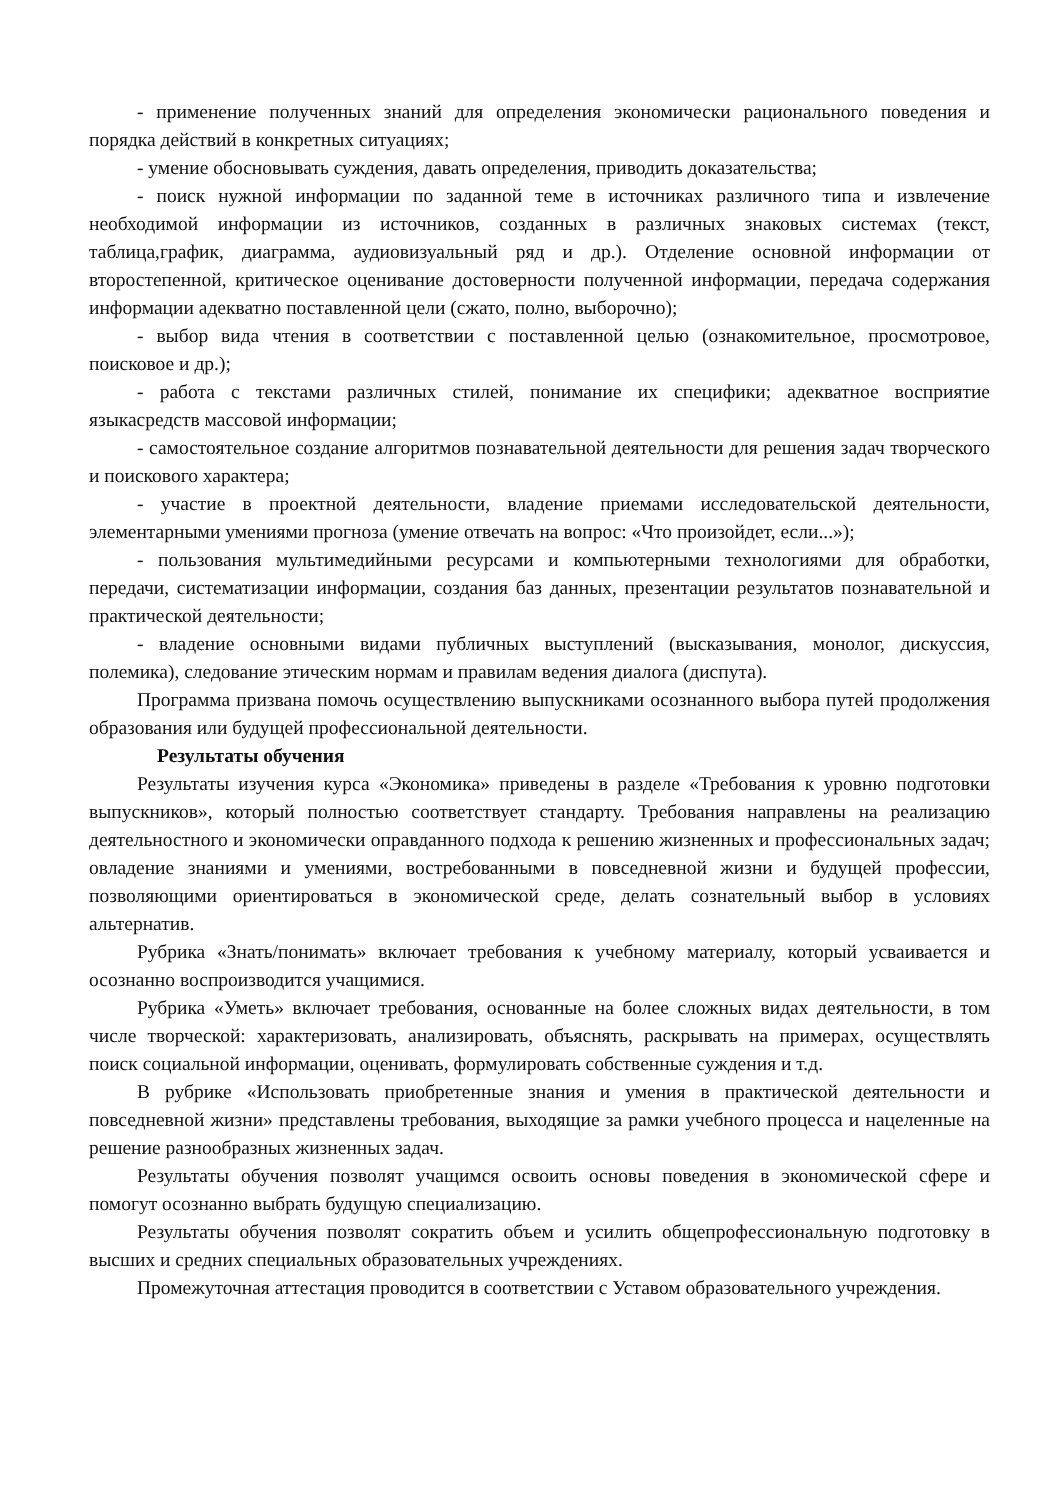- применение полученных знаний для определения экономически рационального поведения и порядка действий в конкретных ситуациях;
- умение обосновывать суждения, давать определения, приводить доказательства;
- поиск нужной информации по заданной теме в источниках различного типа и извлечение необходимой информации из источников, созданных в различных знаковых системах (текст, таблица,график, диаграмма, аудиовизуальный ряд и др.). Отделение основной информации от второстепенной, критическое оценивание достоверности полученной информации, передача содержания информации адекватно поставленной цели (сжато, полно, выборочно);
- выбор вида чтения в соответствии с поставленной целью (ознакомительное, просмотровое, поисковое и др.);
- работа с текстами различных стилей, понимание их специфики; адекватное восприятие языкасредств массовой информации;
- самостоятельное создание алгоритмов познавательной деятельности для решения задач творческого и поискового характера;
- участие в проектной деятельности, владение приемами исследовательской деятельности, элементарными умениями прогноза (умение отвечать на вопрос: «Что произойдет, если...»);
- пользования мультимедийными ресурсами и компьютерными технологиями для обработки, передачи, систематизации информации, создания баз данных, презентации результатов познавательной и практической деятельности;
- владение основными видами публичных выступлений (высказывания, монолог, дискуссия, полемика), следование этическим нормам и правилам ведения диалога (диспута).
Программа призвана помочь осуществлению выпускниками осознанного выбора путей продолжения образования или будущей профессиональной деятельности.
Результаты обучения
Результаты изучения курса «Экономика» приведены в разделе «Требования к уровню подготовки выпускников», который полностью соответствует стандарту. Требования направлены на реализацию деятельностного и экономически оправданного подхода к решению жизненных и профессиональных задач; овладение знаниями и умениями, востребованными в повседневной жизни и будущей профессии, позволяющими ориентироваться в экономической среде, делать сознательный выбор в условиях альтернатив.
Рубрика «Знать/понимать» включает требования к учебному материалу, который усваивается и осознанно воспроизводится учащимися.
Рубрика «Уметь» включает требования, основанные на более сложных видах деятельности, в том числе творческой: характеризовать, анализировать, объяснять, раскрывать на примерах, осуществлять поиск социальной информации, оценивать, формулировать собственные суждения и т.д.
В рубрике «Использовать приобретенные знания и умения в практической деятельности и повседневной жизни» представлены требования, выходящие за рамки учебного процесса и нацеленные на решение разнообразных жизненных задач.
Результаты обучения позволят учащимся освоить основы поведения в экономической сфере и помогут осознанно выбрать будущую специализацию.
Результаты обучения позволят сократить объем и усилить общепрофессиональную подготовку в высших и средних специальных образовательных учреждениях.
Промежуточная аттестация проводится в соответствии с Уставом образовательного учреждения.